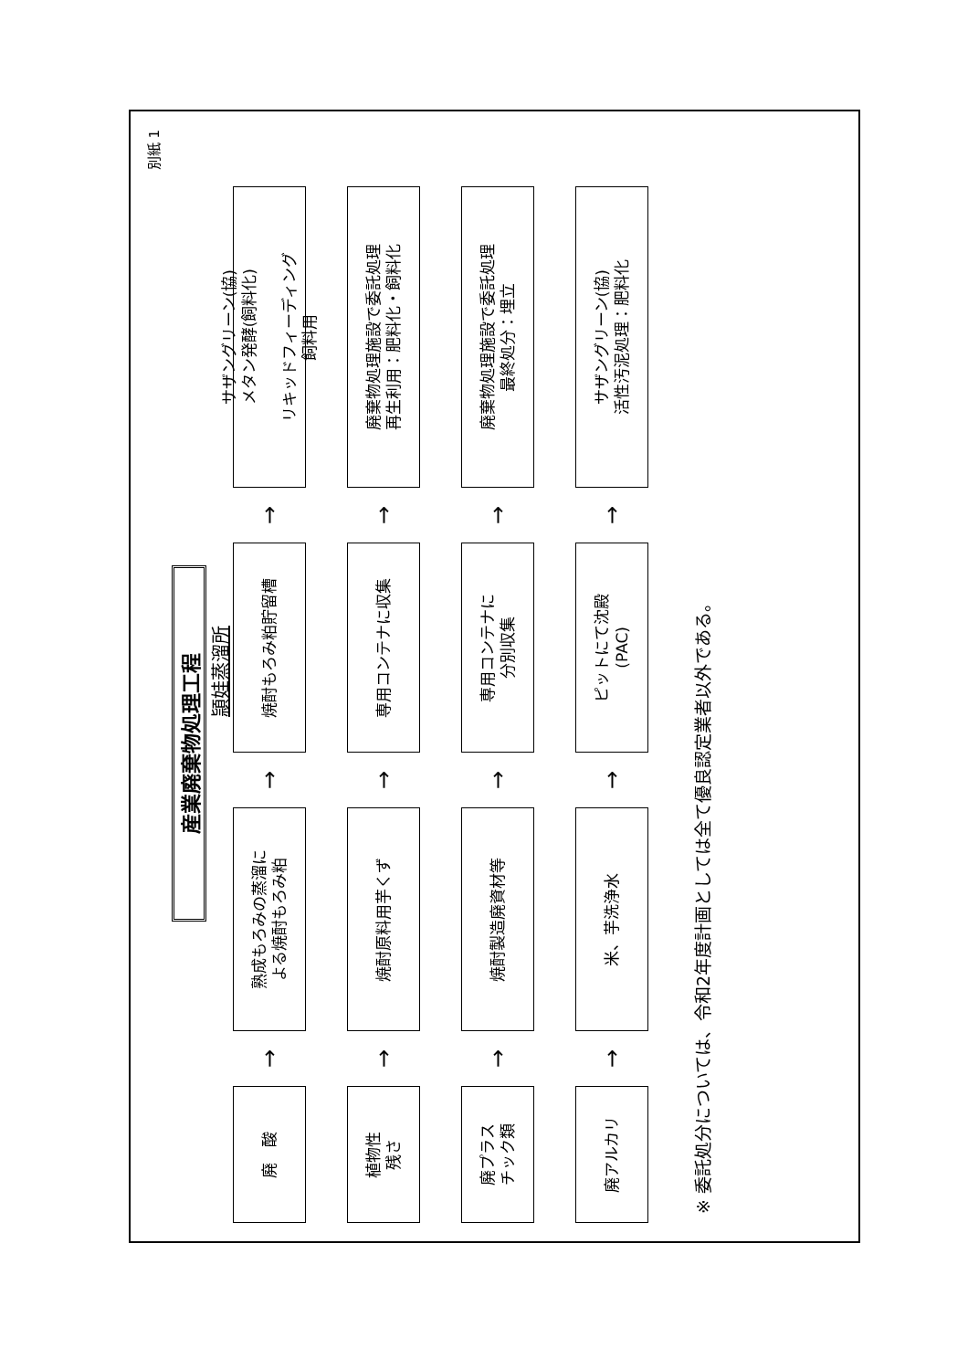別紙 1
産業廃棄物処理工程
頴娃蒸溜所
廃　酸
→
熟成もろみの蒸溜に
よる焼酎もろみ粕
→
焼酎もろみ粕貯留槽
→
サザングリーン(協)
メタン発酵(飼料化)
リキッドフィーディング
飼料用
植物性
残さ
→
焼酎原料用芋くず
→
専用コンテナに収集
→
廃棄物処理施設で委託処理
再生利用：肥料化・飼料化
廃プラス
チック類
→
焼酎製造廃資材等
→
専用コンテナに
分別収集
→
廃棄物処理施設で委託処理
最終処分：埋立
廃アルカリ
→
米、芋洗浄水
→
ピットにて沈殿
(PAC)
→
サザングリーン(協)
活性汚泥処理：肥料化
※ 委託処分については、令和2年度計画としては全て優良認定業者以外である。